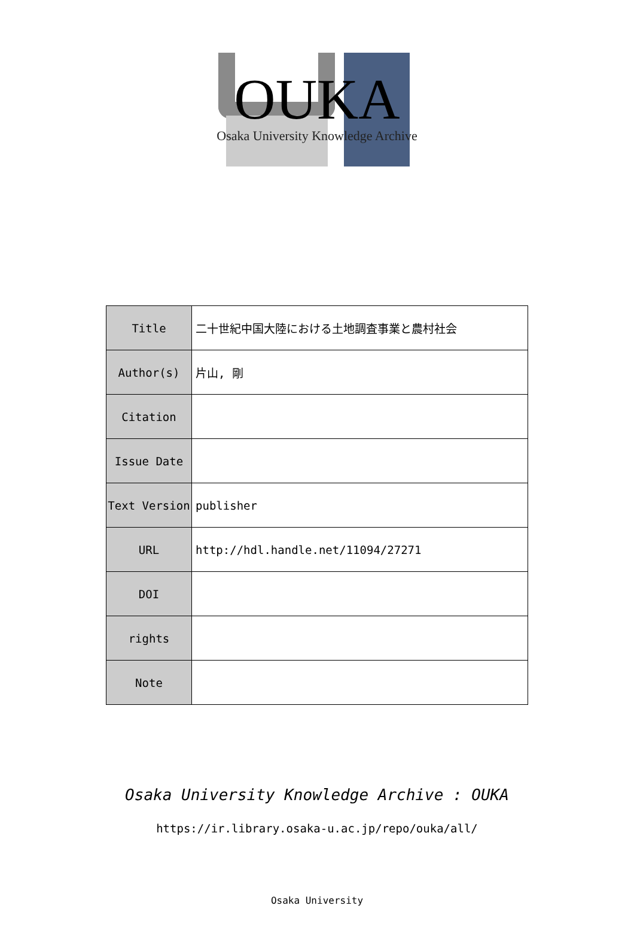OUKA
Osaka University Knowledge Archive
| Title | 二十世紀中国大陸における土地調査事業と農村社会 |
| Author(s) | 片山, 剛 |
| Citation | |
| Issue Date | |
| Text Version | publisher |
| URL | http://hdl.handle.net/11094/27271 |
| DOI | |
| rights | |
| Note | |
Osaka University Knowledge Archive : OUKA
https://ir.library.osaka-u.ac.jp/repo/ouka/all/
Osaka University